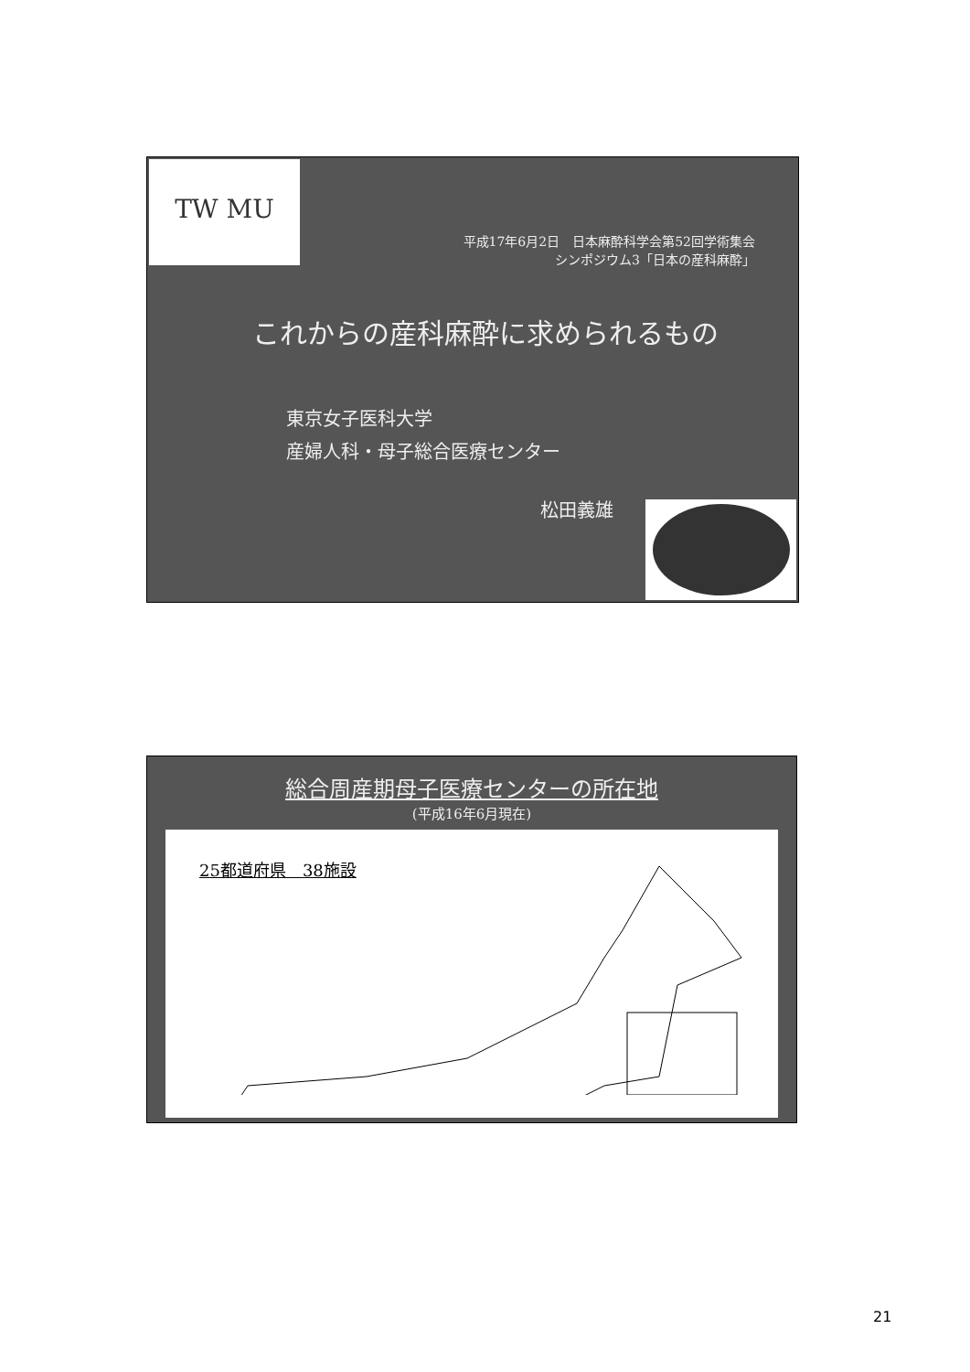TW MU
平成17年6月2日　日本麻酔科学会第52回学術集会
シンポジウム3「日本の産科麻酔」
これからの産科麻酔に求められるもの
東京女子医科大学
産婦人科・母子総合医療センター
松田義雄
総合周産期母子医療センターの所在地
(平成16年6月現在)
25都道府県　38施設
21